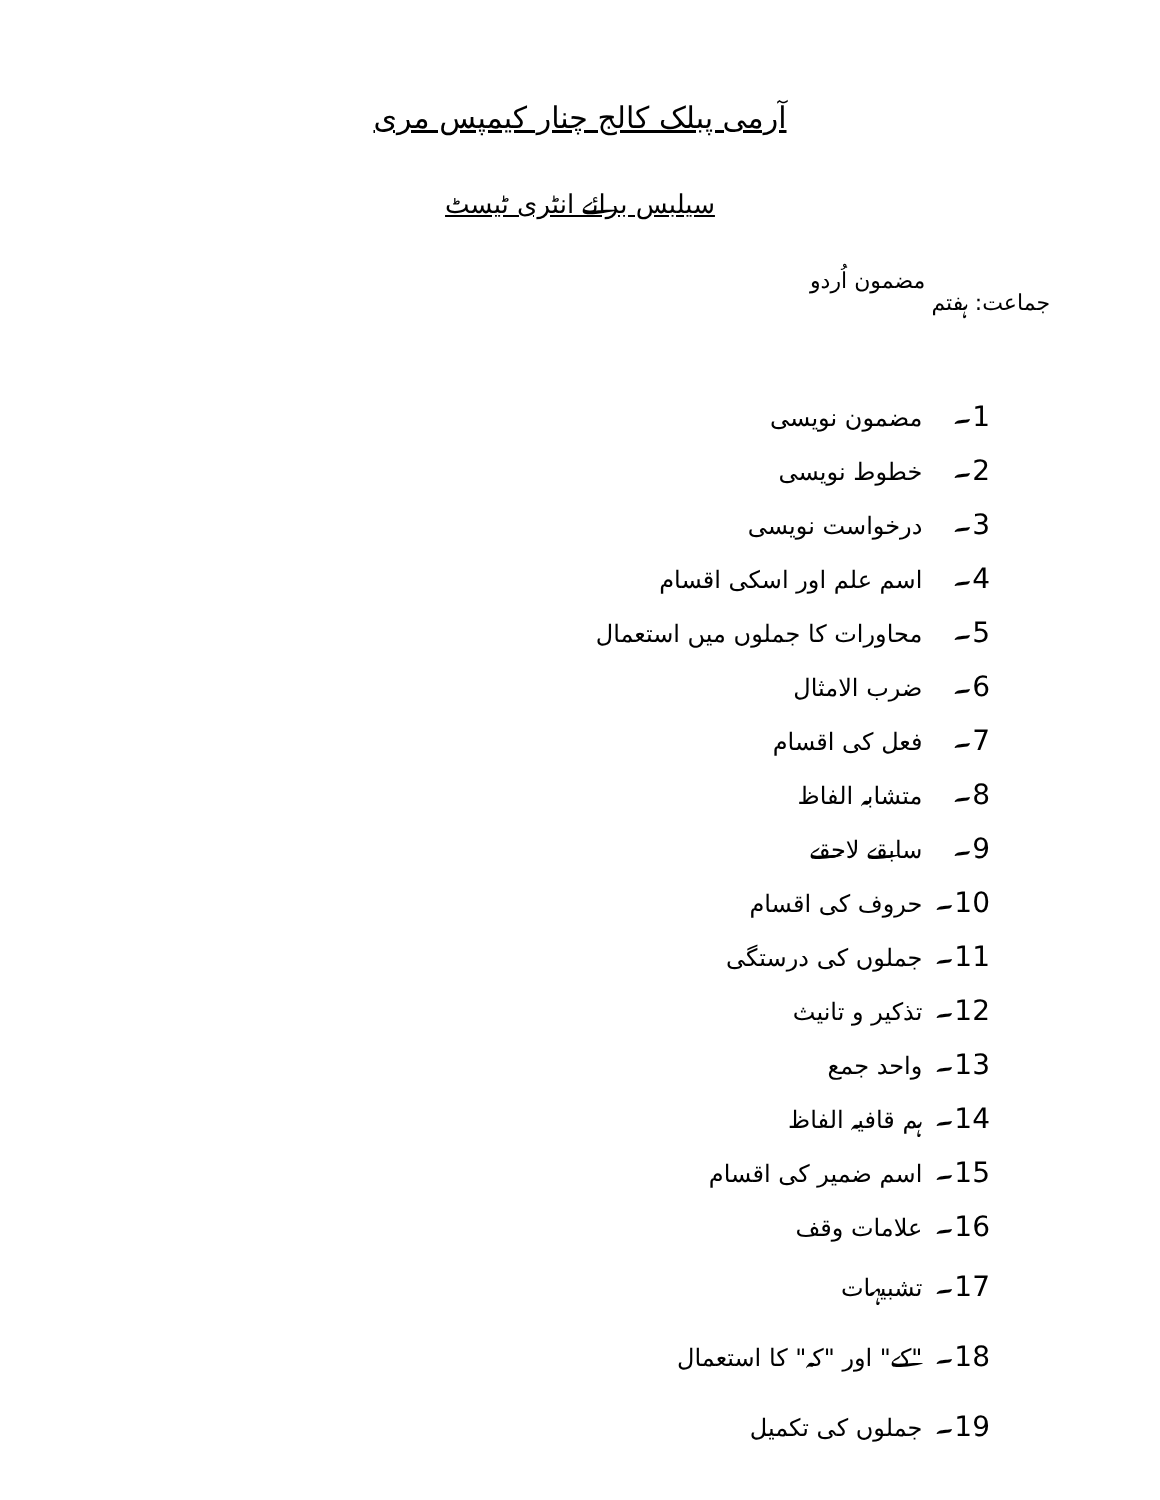آرمی پبلک کالج چنار کیمپس مری
سیلبس برائے انٹری ٹیسٹ
جماعت: ہفتم مضمون اُردو
1۔ مضمون نویسی
2۔ خطوط نویسی
3۔ درخواست نویسی
4۔ اسم علم اور اسکی اقسام
5۔ محاورات کا جملوں میں استعمال
6۔ ضرب الامثال
7۔ فعل کی اقسام
8۔ متشابہ الفاظ
9۔ سابقے لاحقے
10۔ حروف کی اقسام
11۔ جملوں کی درستگی
12۔ تذکیر و تانیث
13۔ واحد جمع
14۔ ہم قافیہ الفاظ
15۔ اسم ضمیر کی اقسام
16۔ علامات وقف
17۔ تشبیہات
18۔ "کے" اور "کہ" کا استعمال
19۔ جملوں کی تکمیل